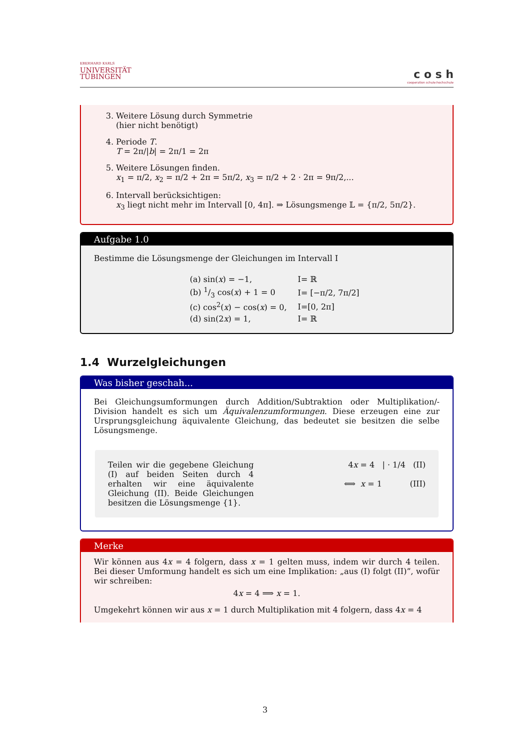EBERHARD KARLS
UNIVERSITÄT
TÜBINGEN
c o s h
cooperation schule:hochschule
3. Weitere Lösung durch Symmetrie
(hier nicht benötigt)
4. Periode T.
T = 2π/|b| = 2π/1 = 2π
5. Weitere Lösungen finden.
x<sub>1</sub> = π/2, x<sub>2</sub> = π/2 + 2π = 5π/2, x<sub>3</sub> = π/2 + 2 · 2π = 9π/2,...
6. Intervall berücksichtigen:
x<sub>3</sub> liegt nicht mehr im Intervall [0, 4π]. ⇒ Lösungsmenge 𝕃 = {π/2, 5π/2}.
Aufgabe 1.0
Bestimme die Lösungsmenge der Gleichungen im Intervall I
| (a) sin( x ) = −1, | I= ℝ |
| (b) 1/3 cos( x ) + 1 = 0 | I= [−π/2, 7π/2] |
| (c) cos<sup>2</sup>( x ) − cos( x ) = 0, | I=[0, 2π] |
| (d) sin(2 x ) = 1, | I= ℝ |
1.4 Wurzelgleichungen
Was bisher geschah...
Bei Gleichungsumformungen durch Addition/Subtraktion oder Multiplikation/-Division handelt es sich um Äquivalenzumformungen. Diese erzeugen eine zur Ursprungsgleichung äquivalente Gleichung, das bedeutet sie besitzen die selbe Lösungsmenge.
Teilen wir die gegebene Gleichung (I) auf beiden Seiten durch 4 erhalten wir eine äquivalente Gleichung (II). Beide Gleichungen besitzen die Lösungsmenge {1}.
4x = 4 | · 1/4 (II)
⟺ x = 1 (III)
Merke
Wir können aus 4x = 4 folgern, dass x = 1 gelten muss, indem wir durch 4 teilen. Bei dieser Umformung handelt es sich um eine Implikation: „aus (I) folgt (II)”, wofür wir schreiben:
4x = 4 ⟹ x = 1.
Umgekehrt können wir aus x = 1 durch Multiplikation mit 4 folgern, dass 4x = 4
3